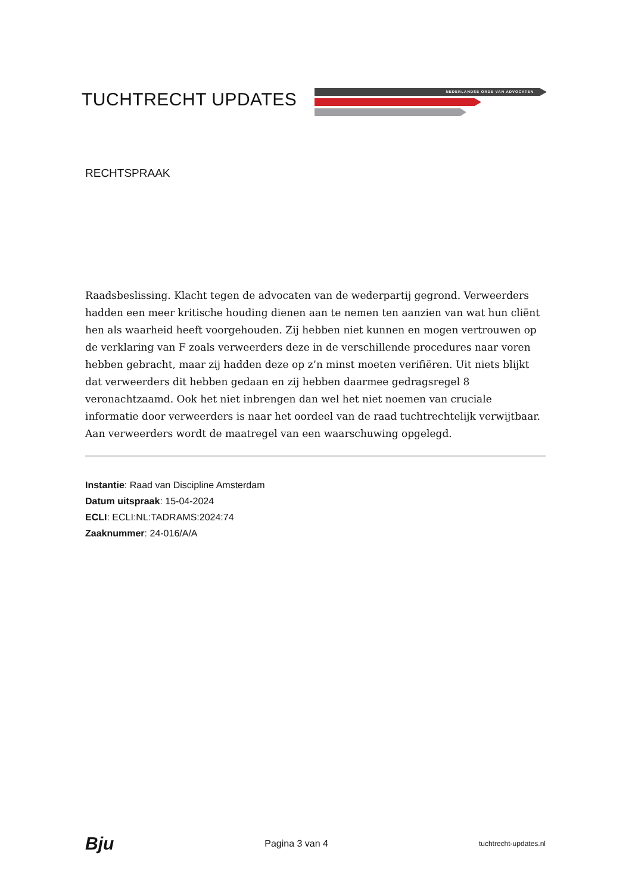TUCHTRECHT UPDATES NEDERLANDSE ORDE VAN ADVOCATEN
RECHTSPRAAK
Raadsbeslissing. Klacht tegen de advocaten van de wederpartij gegrond. Verweerders hadden een meer kritische houding dienen aan te nemen ten aanzien van wat hun cliënt hen als waarheid heeft voorgehouden. Zij hebben niet kunnen en mogen vertrouwen op de verklaring van F zoals verweerders deze in de verschillende procedures naar voren hebben gebracht, maar zij hadden deze op z’n minst moeten verifiëren. Uit niets blijkt dat verweerders dit hebben gedaan en zij hebben daarmee gedragsregel 8 veronachtzaamd. Ook het niet inbrengen dan wel het niet noemen van cruciale informatie door verweerders is naar het oordeel van de raad tuchtrechtelijk verwijtbaar. Aan verweerders wordt de maatregel van een waarschuwing opgelegd.
Instantie: Raad van Discipline Amsterdam
Datum uitspraak: 15-04-2024
ECLI: ECLI:NL:TADRAMS:2024:74
Zaaknummer: 24-016/A/A
Bju Pagina 3 van 4 tuchtrecht-updates.nl